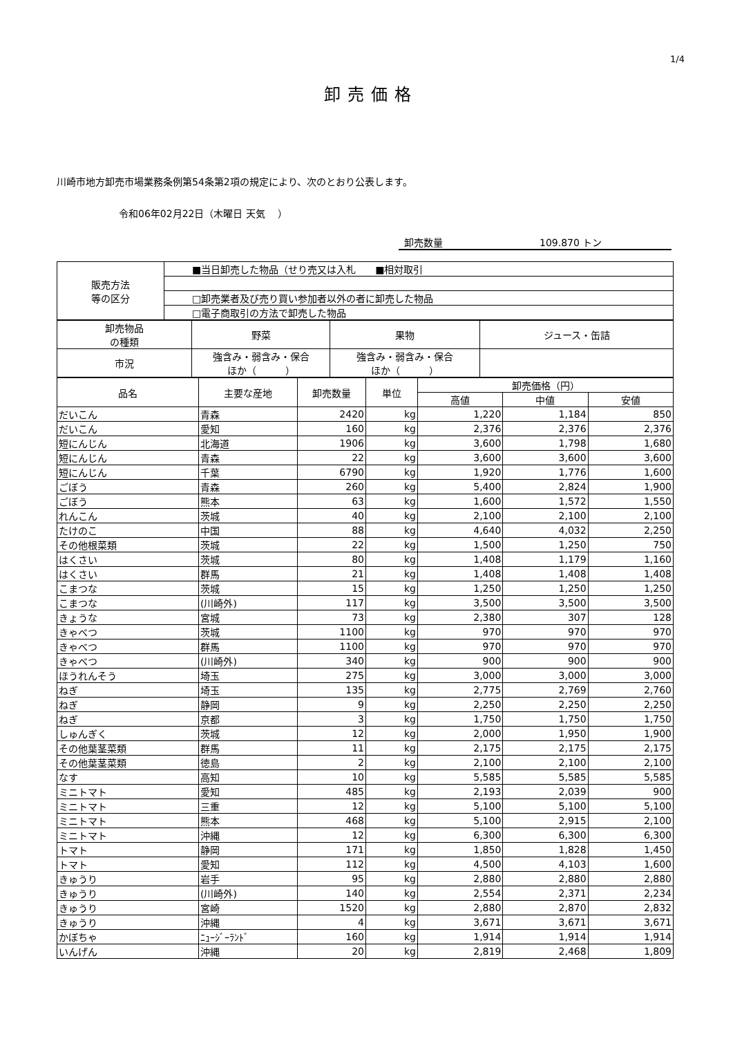1/4
卸売価格
川崎市地方卸売市場業務条例第54条第2項の規定により、次のとおり公表します。
令和06年02月22日（木曜日 天気　 ）
卸売数量 109.870 トン
| 販売方法 等の区分 | ■当日卸売した物品（せり売又は入札 ■相対取引 |
| | □卸売業者及び売り買い参加者以外の者に卸売した物品 |
| | □電子商取引の方法で卸売した物品 |
| 卸売物品 の種類 | 野菜 | 果物 | ジュース・缶詰 |
| 市況 | 強含み・弱含み・保合 ほか（ ） | 強含み・弱含み・保合 ほか（ ） | |
| 品名 | 主要な産地 | 卸売数量 | 単位 | 卸売価格（円） | | |
| | | | | 高値 | 中値 | 安値 |
| だいこん | 青森 | 2420 | kg | 1,220 | 1,184 | 850 |
| だいこん | 愛知 | 160 | kg | 2,376 | 2,376 | 2,376 |
| 短にんじん | 北海道 | 1906 | kg | 3,600 | 1,798 | 1,680 |
| 短にんじん | 青森 | 22 | kg | 3,600 | 3,600 | 3,600 |
| 短にんじん | 千葉 | 6790 | kg | 1,920 | 1,776 | 1,600 |
| ごぼう | 青森 | 260 | kg | 5,400 | 2,824 | 1,900 |
| ごぼう | 熊本 | 63 | kg | 1,600 | 1,572 | 1,550 |
| れんこん | 茨城 | 40 | kg | 2,100 | 2,100 | 2,100 |
| たけのこ | 中国 | 88 | kg | 4,640 | 4,032 | 2,250 |
| その他根菜類 | 茨城 | 22 | kg | 1,500 | 1,250 | 750 |
| はくさい | 茨城 | 80 | kg | 1,408 | 1,179 | 1,160 |
| はくさい | 群馬 | 21 | kg | 1,408 | 1,408 | 1,408 |
| こまつな | 茨城 | 15 | kg | 1,250 | 1,250 | 1,250 |
| こまつな | (川崎外) | 117 | kg | 3,500 | 3,500 | 3,500 |
| きょうな | 宮城 | 73 | kg | 2,380 | 307 | 128 |
| きゃべつ | 茨城 | 1100 | kg | 970 | 970 | 970 |
| きゃべつ | 群馬 | 1100 | kg | 970 | 970 | 970 |
| きゃべつ | (川崎外) | 340 | kg | 900 | 900 | 900 |
| ほうれんそう | 埼玉 | 275 | kg | 3,000 | 3,000 | 3,000 |
| ねぎ | 埼玉 | 135 | kg | 2,775 | 2,769 | 2,760 |
| ねぎ | 静岡 | 9 | kg | 2,250 | 2,250 | 2,250 |
| ねぎ | 京都 | 3 | kg | 1,750 | 1,750 | 1,750 |
| しゅんぎく | 茨城 | 12 | kg | 2,000 | 1,950 | 1,900 |
| その他葉茎菜類 | 群馬 | 11 | kg | 2,175 | 2,175 | 2,175 |
| その他葉茎菜類 | 徳島 | 2 | kg | 2,100 | 2,100 | 2,100 |
| なす | 高知 | 10 | kg | 5,585 | 5,585 | 5,585 |
| ミニトマト | 愛知 | 485 | kg | 2,193 | 2,039 | 900 |
| ミニトマト | 三重 | 12 | kg | 5,100 | 5,100 | 5,100 |
| ミニトマト | 熊本 | 468 | kg | 5,100 | 2,915 | 2,100 |
| ミニトマト | 沖縄 | 12 | kg | 6,300 | 6,300 | 6,300 |
| トマト | 静岡 | 171 | kg | 1,850 | 1,828 | 1,450 |
| トマト | 愛知 | 112 | kg | 4,500 | 4,103 | 1,600 |
| きゅうり | 岩手 | 95 | kg | 2,880 | 2,880 | 2,880 |
| きゅうり | (川崎外) | 140 | kg | 2,554 | 2,371 | 2,234 |
| きゅうり | 宮崎 | 1520 | kg | 2,880 | 2,870 | 2,832 |
| きゅうり | 沖縄 | 4 | kg | 3,671 | 3,671 | 3,671 |
| かぼちゃ | ﾆｭｰｼﾞｰﾗﾝﾄﾞ | 160 | kg | 1,914 | 1,914 | 1,914 |
| いんげん | 沖縄 | 20 | kg | 2,819 | 2,468 | 1,809 |